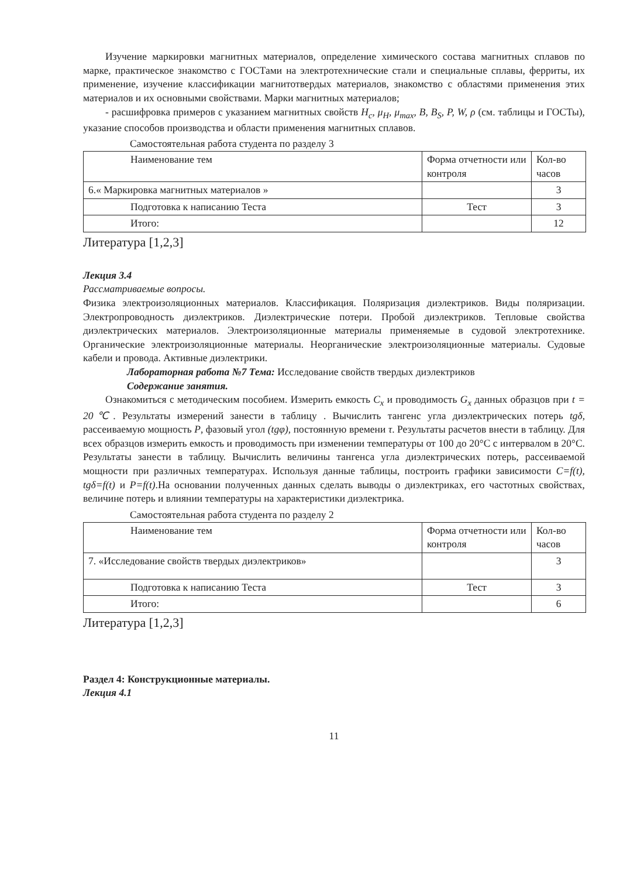Изучение маркировки магнитных материалов, определение химического состава магнитных сплавов по марке, практическое знакомство с ГОСТами на электротехнические стали и специальные сплавы, ферриты, их применение, изучение классификации магнитотвердых материалов, знакомство с областями применения этих материалов и их основными свойствами. Марки магнитных материалов;
- расшифровка примеров с указанием магнитных свойств H<sub>c</sub>, μ<sub>H</sub>, μ<sub>max</sub>, B, B<sub>S</sub>, P, W, ρ (см. таблицы и ГОСТы), указание способов производства и области применения магнитных сплавов.
Самостоятельная работа студента по разделу 3
| Наименование тем | Форма отчетности или контроля | Кол-во часов |
| --- | --- | --- |
| 6.« Маркировка магнитных материалов » | | 3 |
| Подготовка к написанию Теста | Тест | 3 |
| Итого: | | 12 |
Литература [1,2,3]
Лекция 3.4
Рассматриваемые вопросы.
Физика электроизоляционных материалов. Классификация. Поляризация диэлектриков. Виды поляризации. Электропроводность диэлектриков. Диэлектрические потери. Пробой диэлектриков. Тепловые свойства диэлектрических материалов. Электроизоляционные материалы применяемые в судовой электротехнике. Органические электроизоляционные материалы. Неорганические электроизоляционные материалы. Судовые кабели и провода. Активные диэлектрики.
Лабораторная работа №7 Тема: Исследование свойств твердых диэлектриков
Содержание занятия.
Ознакомиться с методическим пособием. Измерить емкость C<sub>x</sub> и проводимость G<sub>x</sub> данных образцов при t = 20℃. Результаты измерений занести в таблицу . Вычислить тангенс угла диэлектрических потерь tgδ, рассеиваемую мощность P, фазовый угол (tgφ), постоянную времени τ. Результаты расчетов внести в таблицу. Для всех образцов измерить емкость и проводимость при изменении температуры от 100 до 20°С с интервалом в 20°С. Результаты занести в таблицу. Вычислить величины тангенса угла диэлектрических потерь, рассеиваемой мощности при различных температурах. Используя данные таблицы, построить графики зависимости C=f(t), tgδ=f(t) и P=f(t).На основании полученных данных сделать выводы о диэлектриках, его частотных свойствах, величине потерь и влиянии температуры на характеристики диэлектрика.
Самостоятельная работа студента по разделу 2
| Наименование тем | Форма отчетности или контроля | Кол-во часов |
| --- | --- | --- |
| 7. «Исследование свойств твердых диэлектриков» | | 3 |
| Подготовка к написанию Теста | Тест | 3 |
| Итого: | | 6 |
Литература [1,2,3]
Раздел 4: Конструкционные материалы.
Лекция 4.1
11